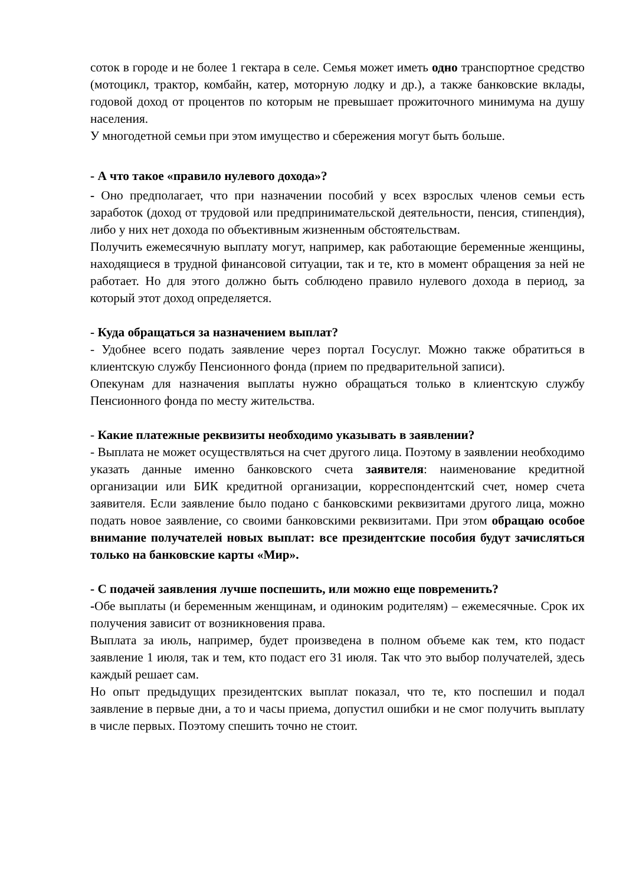соток в городе и не более 1 гектара в селе. Семья может иметь одно транспортное средство (мотоцикл, трактор, комбайн, катер, моторную лодку и др.), а также банковские вклады, годовой доход от процентов по которым не превышает прожиточного минимума на душу населения.
У многодетной семьи при этом имущество и сбережения могут быть больше.
- А что такое «правило нулевого дохода»?
- Оно предполагает, что при назначении пособий у всех взрослых членов семьи есть заработок (доход от трудовой или предпринимательской деятельности, пенсия, стипендия), либо у них нет дохода по объективным жизненным обстоятельствам.
Получить ежемесячную выплату могут, например, как работающие беременные женщины, находящиеся в трудной финансовой ситуации, так и те, кто в момент обращения за ней не работает. Но для этого должно быть соблюдено правило нулевого дохода в период, за который этот доход определяется.
- Куда обращаться за назначением выплат?
- Удобнее всего подать заявление через портал Госуслуг. Можно также обратиться в клиентскую службу Пенсионного фонда (прием по предварительной записи).
Опекунам для назначения выплаты нужно обращаться только в клиентскую службу Пенсионного фонда по месту жительства.
- Какие платежные реквизиты необходимо указывать в заявлении?
- Выплата не может осуществляться на счет другого лица. Поэтому в заявлении необходимо указать данные именно банковского счета заявителя: наименование кредитной организации или БИК кредитной организации, корреспондентский счет, номер счета заявителя. Если заявление было подано с банковскими реквизитами другого лица, можно подать новое заявление, со своими банковскими реквизитами. При этом обращаю особое внимание получателей новых выплат: все президентские пособия будут зачисляться только на банковские карты «Мир».
- С подачей заявления лучше поспешить, или можно еще повременить?
-Обе выплаты (и беременным женщинам, и одиноким родителям) – ежемесячные. Срок их получения зависит от возникновения права.
Выплата за июль, например, будет произведена в полном объеме как тем, кто подаст заявление 1 июля, так и тем, кто подаст его 31 июля. Так что это выбор получателей, здесь каждый решает сам.
Но опыт предыдущих президентских выплат показал, что те, кто поспешил и подал заявление в первые дни, а то и часы приема, допустил ошибки и не смог получить выплату в числе первых. Поэтому спешить точно не стоит.